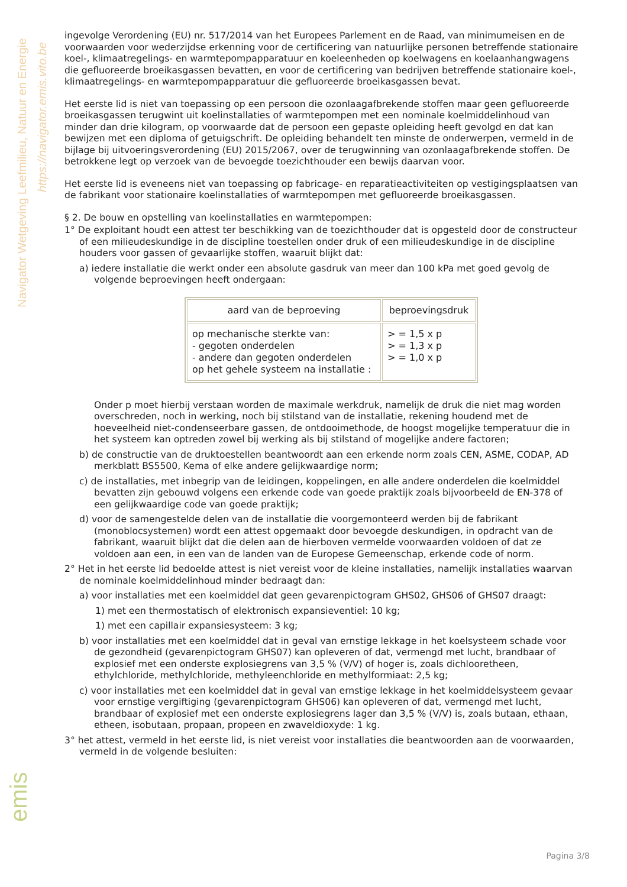Navigator Wetgeving Leefmilieu, Natuur en Energie
https://navigator.emis.vito.be
ingevolge Verordening (EU) nr. 517/2014 van het Europees Parlement en de Raad, van minimumeisen en de voorwaarden voor wederzijdse erkenning voor de certificering van natuurlijke personen betreffende stationaire koel-, klimaatregelings- en warmtepompapparatuur en koeleenheden op koelwagens en koelaanhangwagens die gefluoreerde broeikasgassen bevatten, en voor de certificering van bedrijven betreffende stationaire koel-, klimaatregelings- en warmtepompapparatuur die gefluoreerde broeikasgassen bevat.
Het eerste lid is niet van toepassing op een persoon die ozonlaagafbrekende stoffen maar geen gefluoreerde broeikasgassen terugwint uit koelinstallaties of warmtepompen met een nominale koelmiddelinhoud van minder dan drie kilogram, op voorwaarde dat de persoon een gepaste opleiding heeft gevolgd en dat kan bewijzen met een diploma of getuigschrift. De opleiding behandelt ten minste de onderwerpen, vermeld in de bijlage bij uitvoeringsverordening (EU) 2015/2067, over de terugwinning van ozonlaagafbrekende stoffen. De betrokkene legt op verzoek van de bevoegde toezichthouder een bewijs daarvan voor.
Het eerste lid is eveneens niet van toepassing op fabricage- en reparatieactiviteiten op vestigingsplaatsen van de fabrikant voor stationaire koelinstallaties of warmtepompen met gefluoreerde broeikasgassen.
§ 2. De bouw en opstelling van koelinstallaties en warmtepompen:
1° De exploitant houdt een attest ter beschikking van de toezichthouder dat is opgesteld door de constructeur of een milieudeskundige in de discipline toestellen onder druk of een milieudeskundige in de discipline houders voor gassen of gevaarlijke stoffen, waaruit blijkt dat:
a) iedere installatie die werkt onder een absolute gasdruk van meer dan 100 kPa met goed gevolg de volgende beproevingen heeft ondergaan:
| aard van de beproeving | beproevingsdruk |
| --- | --- |
| op mechanische sterkte van: - gegoten onderdelen - andere dan gegoten onderdelen op het gehele systeem na installatie : | > = 1,5 x p > = 1,3 x p > = 1,0 x p |
Onder p moet hierbij verstaan worden de maximale werkdruk, namelijk de druk die niet mag worden overschreden, noch in werking, noch bij stilstand van de installatie, rekening houdend met de hoeveelheid niet-condenseerbare gassen, de ontdooimethode, de hoogst mogelijke temperatuur die in het systeem kan optreden zowel bij werking als bij stilstand of mogelijke andere factoren;
b) de constructie van de druktoestellen beantwoordt aan een erkende norm zoals CEN, ASME, CODAP, AD merkblatt BS5500, Kema of elke andere gelijkwaardige norm;
c) de installaties, met inbegrip van de leidingen, koppelingen, en alle andere onderdelen die koelmiddel bevatten zijn gebouwd volgens een erkende code van goede praktijk zoals bijvoorbeeld de EN-378 of een gelijkwaardige code van goede praktijk;
d) voor de samengestelde delen van de installatie die voorgemonteerd werden bij de fabrikant (monoblocsystemen) wordt een attest opgemaakt door bevoegde deskundigen, in opdracht van de fabrikant, waaruit blijkt dat die delen aan de hierboven vermelde voorwaarden voldoen of dat ze voldoen aan een, in een van de landen van de Europese Gemeenschap, erkende code of norm.
2° Het in het eerste lid bedoelde attest is niet vereist voor de kleine installaties, namelijk installaties waarvan de nominale koelmiddelinhoud minder bedraagt dan:
a) voor installaties met een koelmiddel dat geen gevarenpictogram GHS02, GHS06 of GHS07 draagt:
1) met een thermostatisch of elektronisch expansieventiel: 10 kg;
1) met een capillair expansiesysteem: 3 kg;
b) voor installaties met een koelmiddel dat in geval van ernstige lekkage in het koelsysteem schade voor de gezondheid (gevarenpictogram GHS07) kan opleveren of dat, vermengd met lucht, brandbaar of explosief met een onderste explosiegrens van 3,5 % (V/V) of hoger is, zoals dichlooretheen, ethylchloride, methylchloride, methyleenchloride en methylformiaat: 2,5 kg;
c) voor installaties met een koelmiddel dat in geval van ernstige lekkage in het koelmiddelsysteem gevaar voor ernstige vergiftiging (gevarenpictogram GHS06) kan opleveren of dat, vermengd met lucht, brandbaar of explosief met een onderste explosiegrens lager dan 3,5 % (V/V) is, zoals butaan, ethaan, etheen, isobutaan, propaan, propeen en zwaveldioxyde: 1 kg.
3° het attest, vermeld in het eerste lid, is niet vereist voor installaties die beantwoorden aan de voorwaarden, vermeld in de volgende besluiten:
emis
Pagina 3/8